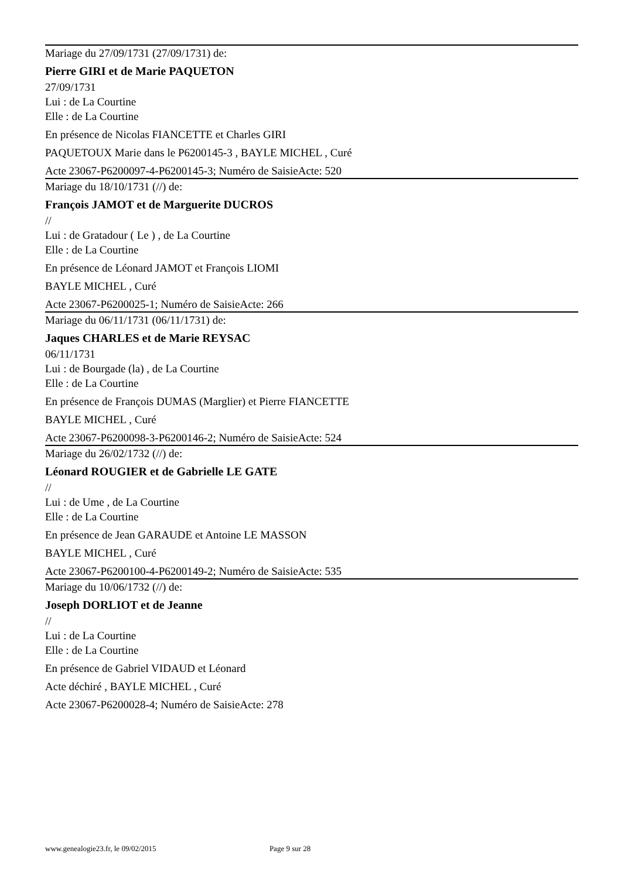Mariage du 27/09/1731 (27/09/1731) de:
Pierre GIRI et de Marie PAQUETON
27/09/1731
Lui : de La Courtine
Elle : de La Courtine
En présence de Nicolas FIANCETTE et Charles GIRI
PAQUETOUX Marie dans le P6200145-3 , BAYLE MICHEL , Curé
Acte 23067-P6200097-4-P6200145-3; Numéro de SaisieActe: 520
Mariage du 18/10/1731 (//) de:
François JAMOT et de Marguerite DUCROS
//
Lui : de Gratadour ( Le ) , de La Courtine
Elle : de La Courtine
En présence de Léonard JAMOT et François LIOMI
BAYLE MICHEL , Curé
Acte 23067-P6200025-1; Numéro de SaisieActe: 266
Mariage du 06/11/1731 (06/11/1731) de:
Jaques CHARLES et de Marie REYSAC
06/11/1731
Lui : de Bourgade (la) , de La Courtine
Elle : de La Courtine
En présence de François DUMAS (Marglier) et Pierre FIANCETTE
BAYLE MICHEL , Curé
Acte 23067-P6200098-3-P6200146-2; Numéro de SaisieActe: 524
Mariage du 26/02/1732 (//) de:
Léonard ROUGIER et de Gabrielle LE GATE
//
Lui : de Ume , de La Courtine
Elle : de La Courtine
En présence de Jean GARAUDE et Antoine LE MASSON
BAYLE MICHEL , Curé
Acte 23067-P6200100-4-P6200149-2; Numéro de SaisieActe: 535
Mariage du 10/06/1732 (//) de:
Joseph DORLIOT et de Jeanne
//
Lui : de La Courtine
Elle : de La Courtine
En présence de Gabriel VIDAUD et Léonard
Acte déchiré , BAYLE MICHEL , Curé
Acte 23067-P6200028-4; Numéro de SaisieActe: 278
www.genealogie23.fr, le 09/02/2015 Page 9 sur 28